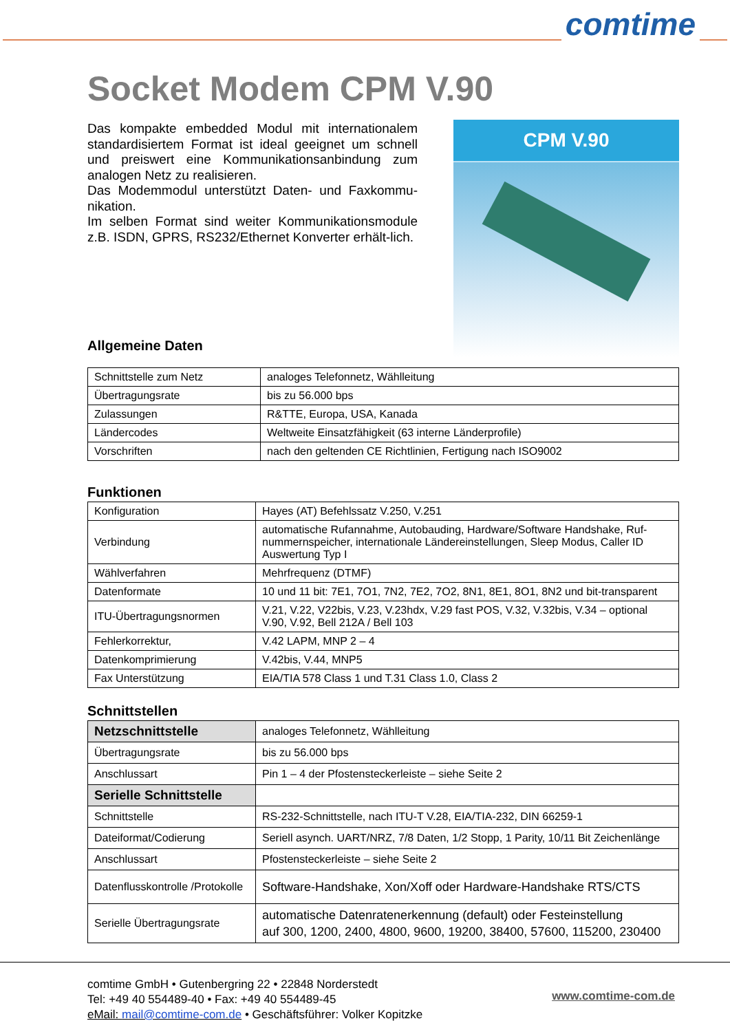comtime
Socket Modem CPM V.90
Das kompakte embedded Modul mit internationalem standardisiertem Format ist ideal geeignet um schnell und preiswert eine Kommunikationsanbindung zum analogen Netz zu realisieren.
Das Modemmodul unterstützt Daten- und Faxkommu-nikation.
Im selben Format sind weiter Kommunikationsmodule z.B. ISDN, GPRS, RS232/Ethernet Konverter erhält-lich.
CPM V.90
Allgemeine Daten
| Schnittstelle zum Netz | analoges Telefonnetz, Wählleitung |
| Übertragungsrate | bis zu 56.000 bps |
| Zulassungen | R&TTE, Europa, USA, Kanada |
| Ländercodes | Weltweite Einsatzfähigkeit (63 interne Länderprofile) |
| Vorschriften | nach den geltenden CE Richtlinien, Fertigung nach ISO9002 |
Funktionen
| Konfiguration | Hayes (AT) Befehlssatz V.250, V.251 |
| Verbindung | automatische Rufannahme, Autobauding, Hardware/Software Handshake, Ruf-nummernspeicher, internationale Ländereinstellungen, Sleep Modus, Caller ID Auswertung Typ I |
| Wählverfahren | Mehrfrequenz (DTMF) |
| Datenformate | 10 und 11 bit: 7E1, 7O1, 7N2, 7E2, 7O2, 8N1, 8E1, 8O1, 8N2 und bit-transparent |
| ITU-Übertragungsnormen | V.21, V.22, V22bis, V.23, V.23hdx, V.29 fast POS, V.32, V.32bis, V.34 – optional V.90, V.92, Bell 212A / Bell 103 |
| Fehlerkorrektur, | V.42 LAPM, MNP 2 – 4 |
| Datenkomprimierung | V.42bis, V.44, MNP5 |
| Fax Unterstützung | EIA/TIA 578 Class 1 und T.31 Class 1.0, Class 2 |
Schnittstellen
| Netzschnittstelle | analoges Telefonnetz, Wählleitung |
| Übertragungsrate | bis zu 56.000 bps |
| Anschlussart | Pin 1 – 4 der Pfostensteckerleiste – siehe Seite 2 |
| Serielle Schnittstelle | |
| Schnittstelle | RS-232-Schnittstelle, nach ITU-T V.28, EIA/TIA-232, DIN 66259-1 |
| Dateiformat/Codierung | Seriell asynch. UART/NRZ, 7/8 Daten, 1/2 Stopp, 1 Parity, 10/11 Bit Zeichenlänge |
| Anschlussart | Pfostensteckerleiste – siehe Seite 2 |
| Datenflusskontrolle /Protokolle | Software-Handshake, Xon/Xoff oder Hardware-Handshake RTS/CTS |
| Serielle Übertragungsrate | automatische Datenratenerkennung (default) oder Festeinstellung auf 300, 1200, 2400, 4800, 9600, 19200, 38400, 57600, 115200, 230400 |
comtime GmbH • Gutenbergring 22 • 22848 Norderstedt
Tel: +49 40 554489-40 • Fax: +49 40 554489-45
eMail: mail@comtime-com.de • Geschäftsführer: Volker Kopitzke
www.comtime-com.de